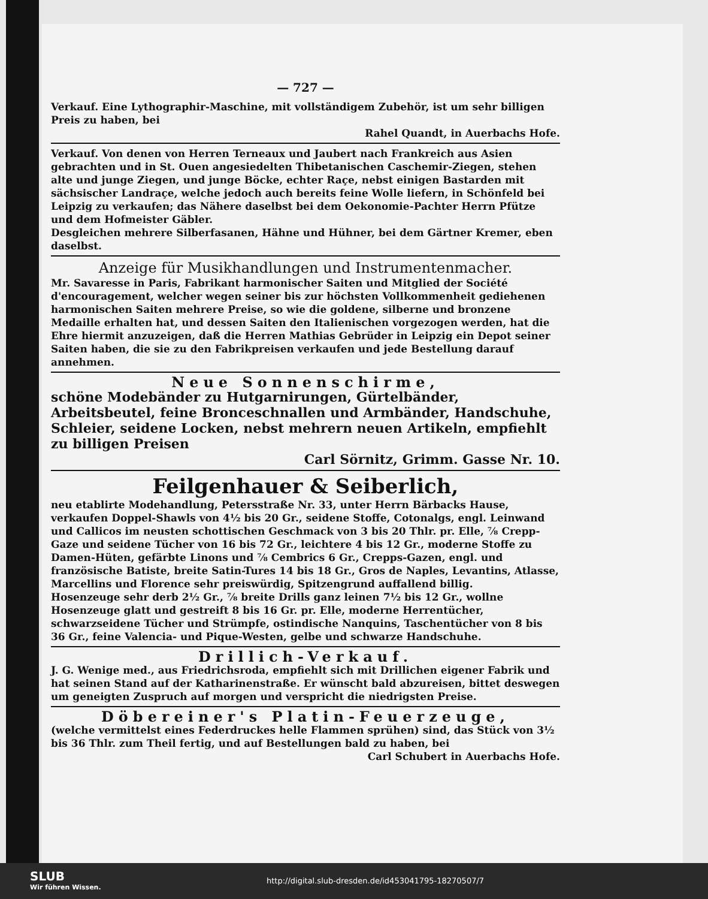— 727 —
Verkauf. Eine Lythographir-Maschine, mit vollständigem Zubehör, ist um sehr billigen Preis zu haben, bei
Rahel Quandt, in Auerbachs Hofe.
Verkauf. Von denen von Herren Terneaux und Jaubert nach Frankreich aus Asien gebrachten und in St. Ouen angesiedelten Thibetanischen Caschemir-Ziegen, stehen alte und junge Ziegen, und junge Böcke, echter Raçe, nebst einigen Bastarden mit sächsischer Landraçe, welche jedoch auch bereits feine Wolle liefern, in Schönfeld bei Leipzig zu verkaufen; das Nähere daselbst bei dem Oekonomie-Pachter Herrn Pfütze und dem Hofmeister Gäbler.
Desgleichen mehrere Silberfasanen, Hähne und Hühner, bei dem Gärtner Kremer, eben daselbst.
Anzeige für Musikhandlungen und Instrumentenmacher.
Mr. Savaresse in Paris, Fabrikant harmonischer Saiten und Mitglied der Société d'encouragement, welcher wegen seiner bis zur höchsten Vollkommenheit gediehenen harmonischen Saiten mehrere Preise, so wie die goldene, silberne und bronzene Medaille erhalten hat, und dessen Saiten den Italienischen vorgezogen werden, hat die Ehre hiermit anzuzeigen, daß die Herren Mathias Gebrüder in Leipzig ein Depot seiner Saiten haben, die sie zu den Fabrikpreisen verkaufen und jede Bestellung darauf annehmen.
Neue Sonnenschirme,
schöne Modebänder zu Hutgarnirungen, Gürtelbänder, Arbeitsbeutel, feine Bronceschnallen und Armbänder, Handschuhe, Schleier, seidene Locken, nebst mehrern neuen Artikeln, empfiehlt zu billigen Preisen
Carl Sörnitz, Grimm. Gasse Nr. 10.
Feilgenhauer & Seiberlich,
neu etablirte Modehandlung, Petersstraße Nr. 33, unter Herrn Bärbacks Hause, verkaufen Doppel-Shawls von 4½ bis 20 Gr., seidene Stoffe, Cotonalgs, engl. Leinwand und Callicos im neusten schottischen Geschmack von 3 bis 20 Thlr. pr. Elle, ⅞ Crepp-Gaze und seidene Tücher von 16 bis 72 Gr., leichtere 4 bis 12 Gr., moderne Stoffe zu Damen-Hüten, gefärbte Linons und ⅞ Cembrics 6 Gr., Crepps-Gazen, engl. und französische Batiste, breite Satin-Tures 14 bis 18 Gr., Gros de Naples, Levantins, Atlasse, Marcellins und Florence sehr preiswürdig, Spitzengrund auffallend billig.
Hosenzeuge sehr derb 2½ Gr., ⅞ breite Drills ganz leinen 7½ bis 12 Gr., wollne Hosenzeuge glatt und gestreift 8 bis 16 Gr. pr. Elle, moderne Herrentücher, schwarzseidene Tücher und Strümpfe, ostindische Nanquins, Taschentücher von 8 bis 36 Gr., feine Valencia- und Pique-Westen, gelbe und schwarze Handschuhe.
Drillich-Verkauf.
J. G. Wenige med., aus Friedrichsroda, empfiehlt sich mit Drillichen eigener Fabrik und hat seinen Stand auf der Katharinenstraße. Er wünscht bald abzureisen, bittet deswegen um geneigten Zuspruch auf morgen und verspricht die niedrigsten Preise.
Döbereiner's Platin-Feuerzeuge,
(welche vermittelst eines Federdruckes helle Flammen sprühen) sind, das Stück von 3½ bis 36 Thlr. zum Theil fertig, und auf Bestellungen bald zu haben, bei
Carl Schubert in Auerbachs Hofe.
SLUB
Wir führen Wissen.
http://digital.slub-dresden.de/id453041795-18270507/7